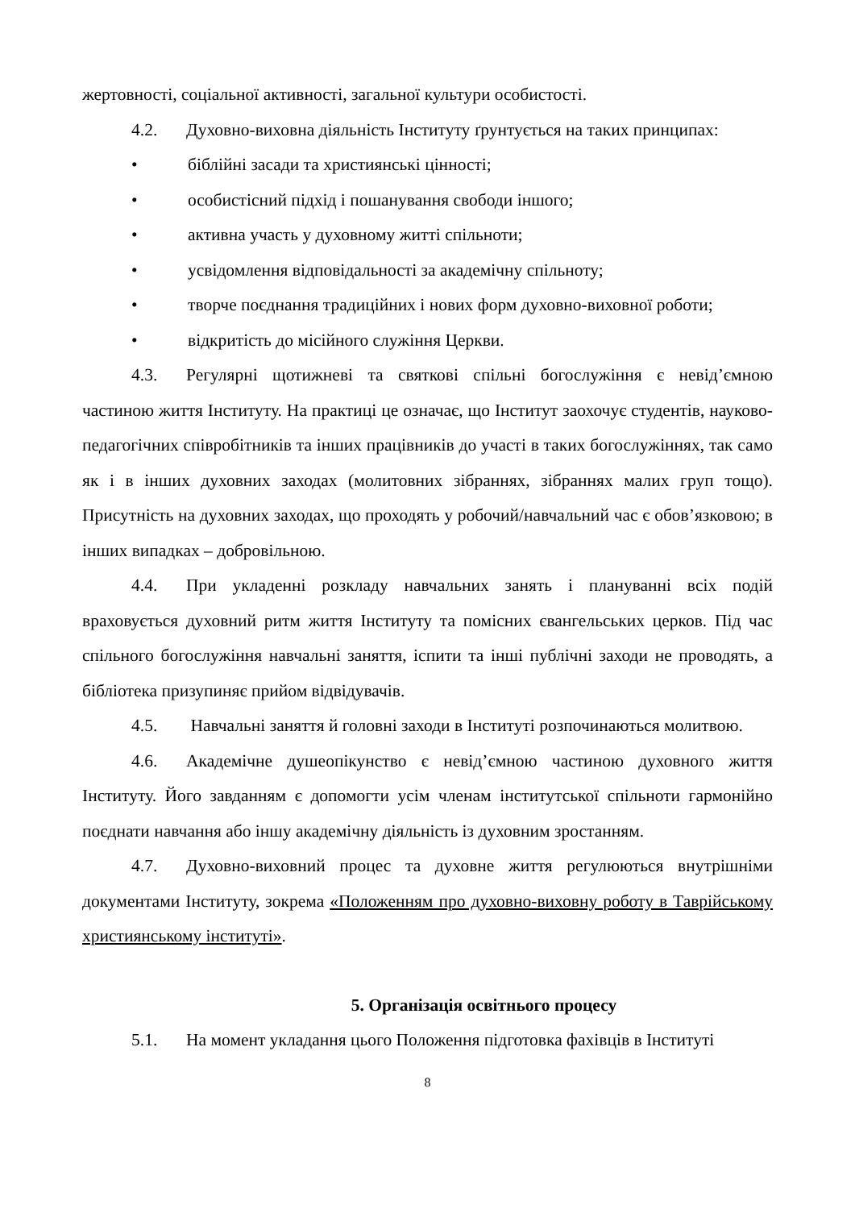жертовності, соціальної активності, загальної культури особистості.
4.2. Духовно-виховна діяльність Інституту ґрунтується на таких принципах:
• біблійні засади та християнські цінності;
• особистісний підхід і пошанування свободи іншого;
• активна участь у духовному житті спільноти;
• усвідомлення відповідальності за академічну спільноту;
• творче поєднання традиційних і нових форм духовно-виховної роботи;
• відкритість до місійного служіння Церкви.
4.3. Регулярні щотижневі та святкові спільні богослужіння є невід’ємною частиною життя Інституту. На практиці це означає, що Інститут заохочує студентів, науково-педагогічних співробітників та інших працівників до участі в таких богослужіннях, так само як і в інших духовних заходах (молитовних зібраннях, зібраннях малих груп тощо). Присутність на духовних заходах, що проходять у робочий/навчальний час є обов’язковою; в інших випадках – добровільною.
4.4. При укладенні розкладу навчальних занять і плануванні всіх подій враховується духовний ритм життя Інституту та помісних євангельських церков. Під час спільного богослужіння навчальні заняття, іспити та інші публічні заходи не проводять, а бібліотека призупиняє прийом відвідувачів.
4.5. Навчальні заняття й головні заходи в Інституті розпочинаються молитвою.
4.6. Академічне душеопікунство є невід’ємною частиною духовного життя Інституту. Його завданням є допомогти усім членам інститутської спільноти гармонійно поєднати навчання або іншу академічну діяльність із духовним зростанням.
4.7. Духовно-виховний процес та духовне життя регулюються внутрішніми документами Інституту, зокрема «Положенням про духовно-виховну роботу в Таврійському християнському інституті».
5. Організація освітнього процесу
5.1. На момент укладання цього Положення підготовка фахівців в Інституті
8